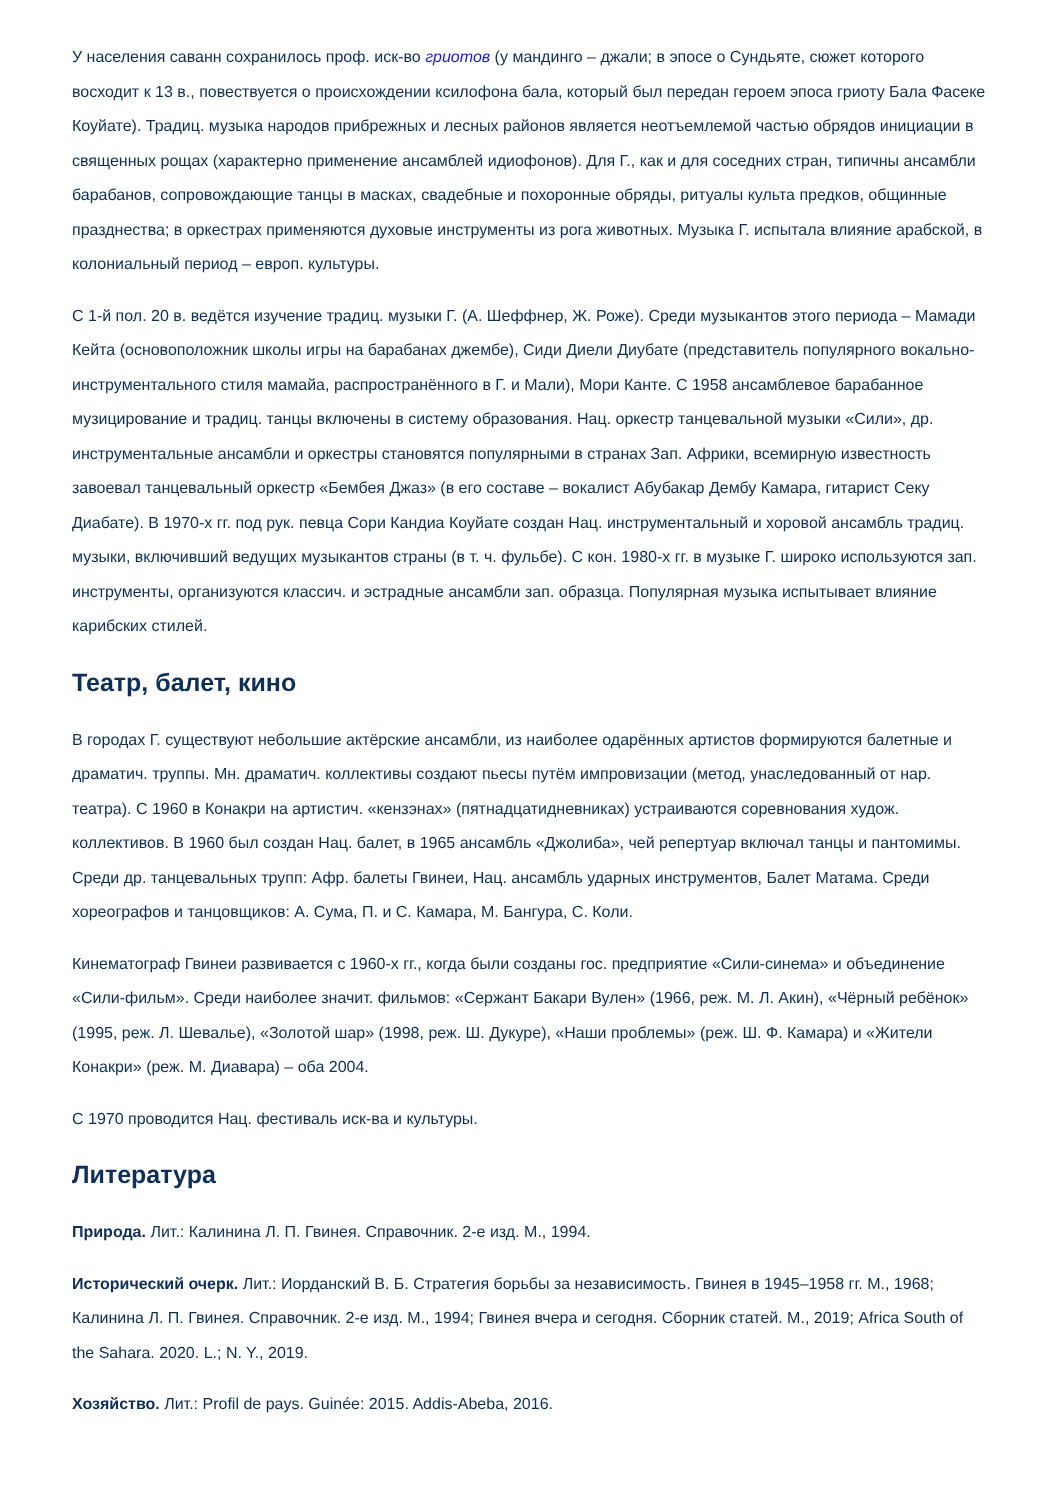У населения саванн сохранилось проф. иск-во гриотов (у мандинго – джали; в эпосе о Сундьяте, сюжет которого восходит к 13 в., повествуется о происхождении ксилофона бала, который был передан героем эпоса гриоту Бала Фасеке Коуйате). Традиц. музыка народов прибрежных и лесных районов является неотъемлемой частью обрядов инициации в священных рощах (характерно применение ансамблей идиофонов). Для Г., как и для соседних стран, типичны ансамбли барабанов, сопровождающие танцы в масках, свадебные и похоронные обряды, ритуалы культа предков, общинные празднества; в оркестрах применяются духовые инструменты из рога животных. Музыка Г. испытала влияние арабской, в колониальный период – европ. культуры.
С 1-й пол. 20 в. ведётся изучение традиц. музыки Г. (А. Шеффнер, Ж. Роже). Среди музыкантов этого периода – Мамади Кейта (основоположник школы игры на барабанах джембе), Сиди Диели Диубате (представитель популярного вокально-инструментального стиля мамайа, распространённого в Г. и Мали), Мори Канте. С 1958 ансамблевое барабанное музицирование и традиц. танцы включены в систему образования. Нац. оркестр танцевальной музыки «Сили», др. инструментальные ансамбли и оркестры становятся популярными в странах Зап. Африки, всемирную известность завоевал танцевальный оркестр «Бембея Джаз» (в его составе – вокалист Абубакар Дембу Камара, гитарист Секу Диабате). В 1970-х гг. под рук. певца Сори Кандиа Коуйате создан Нац. инструментальный и хоровой ансамбль традиц. музыки, включивший ведущих музыкантов страны (в т. ч. фульбе). С кон. 1980-х гг. в музыке Г. широко используются зап. инструменты, организуются классич. и эстрадные ансамбли зап. образца. Популярная музыка испытывает влияние карибских стилей.
Театр, балет, кино
В городах Г. существуют небольшие актёрские ансамбли, из наиболее одарённых артистов формируются балетные и драматич. труппы. Мн. драматич. коллективы создают пьесы путём импровизации (метод, унаследованный от нар. театра). С 1960 в Конакри на артистич. «кензэнах» (пятнадцатидневниках) устраиваются соревнования худож. коллективов. В 1960 был создан Нац. балет, в 1965 ансамбль «Джолиба», чей репертуар включал танцы и пантомимы. Среди др. танцевальных трупп: Афр. балеты Гвинеи, Нац. ансамбль ударных инструментов, Балет Матама. Среди хореографов и танцовщиков: А. Сума, П. и С. Камара, М. Бангура, С. Коли.
Кинематограф Гвинеи развивается с 1960-х гг., когда были созданы гос. предприятие «Сили-синема» и объединение «Сили-фильм». Среди наиболее значит. фильмов: «Сержант Бакари Вулен» (1966, реж. М. Л. Акин), «Чёрный ребёнок» (1995, реж. Л. Шевалье), «Золотой шар» (1998, реж. Ш. Дукуре), «Наши проблемы» (реж. Ш. Ф. Камара) и «Жители Конакри» (реж. М. Диавара) – оба 2004.
С 1970 проводится Нац. фестиваль иск-ва и культуры.
Литература
Природа. Лит.: Калинина Л. П. Гвинея. Справочник. 2-е изд. М., 1994.
Исторический очерк. Лит.: Иорданский В. Б. Стратегия борьбы за независимость. Гвинея в 1945–1958 гг. М., 1968; Калинина Л. П. Гвинея. Справочник. 2-е изд. М., 1994; Гвинея вчера и сегодня. Сборник статей. М., 2019; Africa South of the Sahara. 2020. L.; N. Y., 2019.
Хозяйство. Лит.: Profil de pays. Guinée: 2015. Addis-Abeba, 2016.